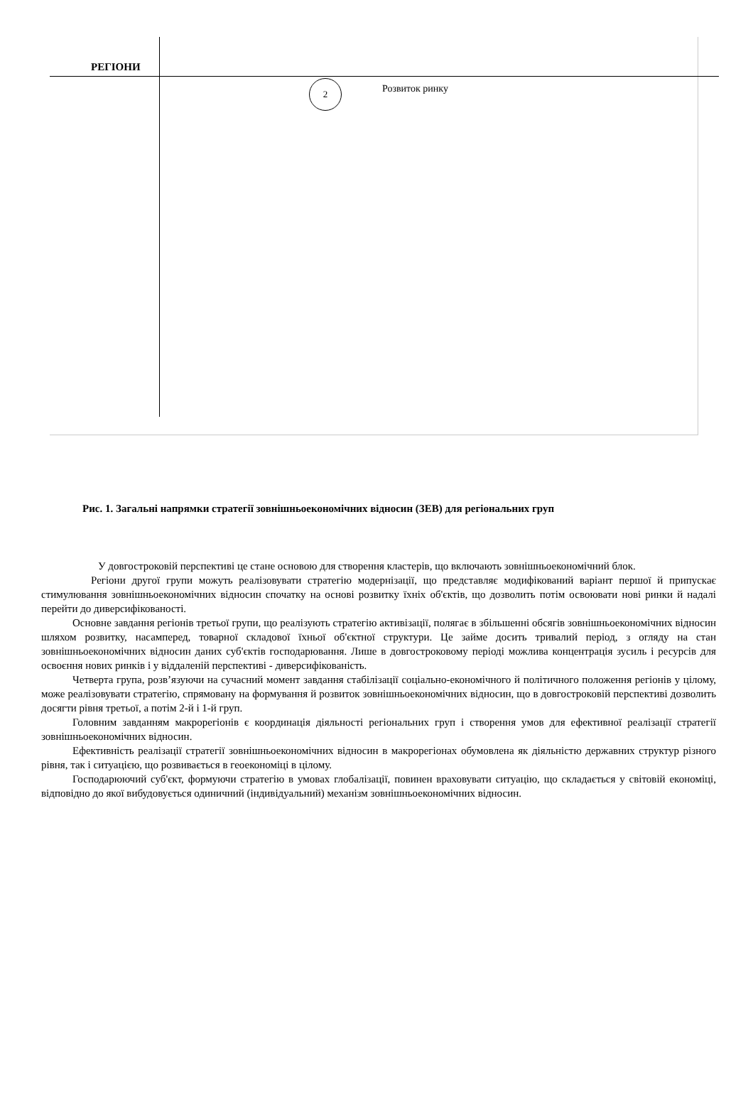РЕГІОНИ
2 Розвиток ринку
Рис. 1. Загальні напрямки стратегії зовнішньоекономічних відносин (ЗЕВ) для регіональних груп
У довгостроковій перспективі це стане основою для створення кластерів, що включають зовнішньоекономічний блок.
Регіони другої групи можуть реалізовувати стратегію модернізації, що представляє модифікований варіант першої й припускає стимулювання зовнішньоекономічних відносин спочатку на основі розвитку їхніх об'єктів, що дозволить потім освоювати нові ринки й надалі перейти до диверсифікованості.
Основне завдання регіонів третьої групи, що реалізують стратегію активізації, полягає в збільшенні обсягів зовнішньоекономічних відносин шляхом розвитку, насамперед, товарної складової їхньої об'єктної структури. Це займе досить тривалий період, з огляду на стан зовнішньоекономічних відносин даних суб'єктів господарювання. Лише в довгостроковому періоді можлива концентрація зусиль і ресурсів для освоєння нових ринків і у віддаленій перспективі - диверсифікованість.
Четверта група, розв’язуючи на сучасний момент завдання стабілізації соціально-економічного й політичного положення регіонів у цілому, може реалізовувати стратегію, спрямовану на формування й розвиток зовнішньоекономічних відносин, що в довгостроковій перспективі дозволить досягти рівня третьої, а потім 2-й і 1-й груп.
Головним завданням макрорегіонів є координація діяльності регіональних груп і створення умов для ефективної реалізації стратегії зовнішньоекономічних відносин.
Ефективність реалізації стратегії зовнішньоекономічних відносин в макрорегіонах обумовлена як діяльністю державних структур різного рівня, так і ситуацією, що розвивається в геоекономіці в цілому.
Господарюючий суб'єкт, формуючи стратегію в умовах глобалізації, повинен враховувати ситуацію, що складається у світовій економіці, відповідно до якої вибудовується одиничний (індивідуальний) механізм зовнішньоекономічних відносин.